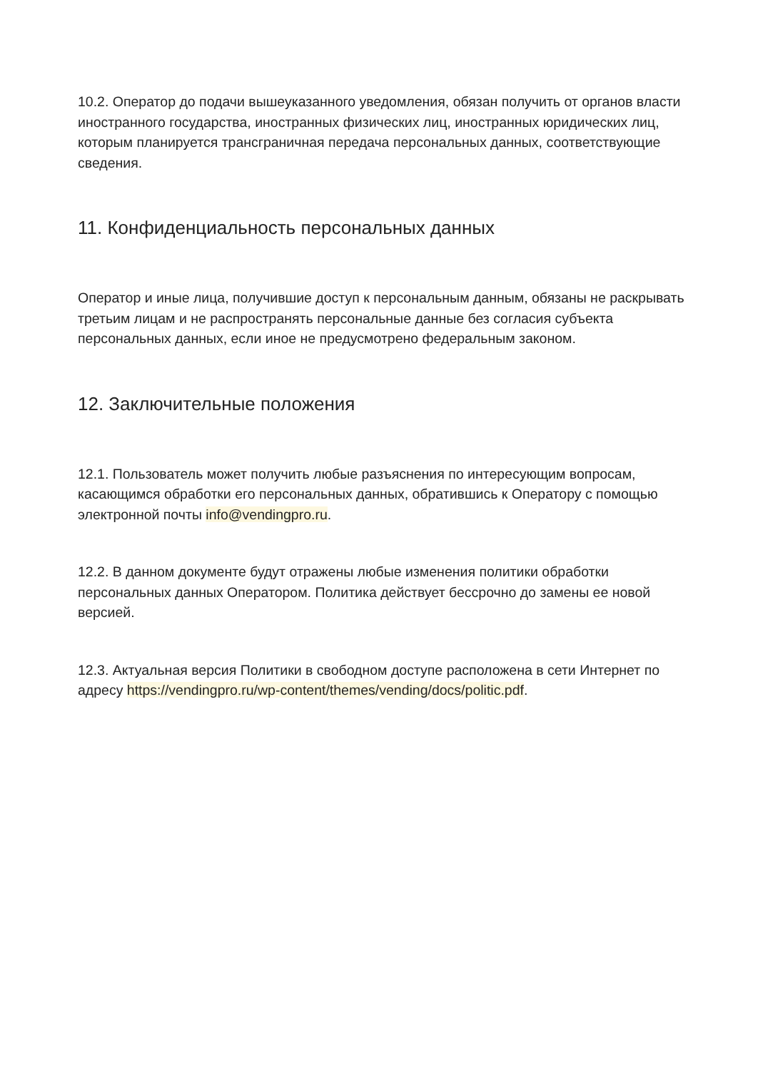10.2. Оператор до подачи вышеуказанного уведомления, обязан получить от органов власти иностранного государства, иностранных физических лиц, иностранных юридических лиц, которым планируется трансграничная передача персональных данных, соответствующие сведения.
11. Конфиденциальность персональных данных
Оператор и иные лица, получившие доступ к персональным данным, обязаны не раскрывать третьим лицам и не распространять персональные данные без согласия субъекта персональных данных, если иное не предусмотрено федеральным законом.
12. Заключительные положения
12.1. Пользователь может получить любые разъяснения по интересующим вопросам, касающимся обработки его персональных данных, обратившись к Оператору с помощью электронной почты info@vendingpro.ru.
12.2. В данном документе будут отражены любые изменения политики обработки персональных данных Оператором. Политика действует бессрочно до замены ее новой версией.
12.3. Актуальная версия Политики в свободном доступе расположена в сети Интернет по адресу https://vendingpro.ru/wp-content/themes/vending/docs/politic.pdf.